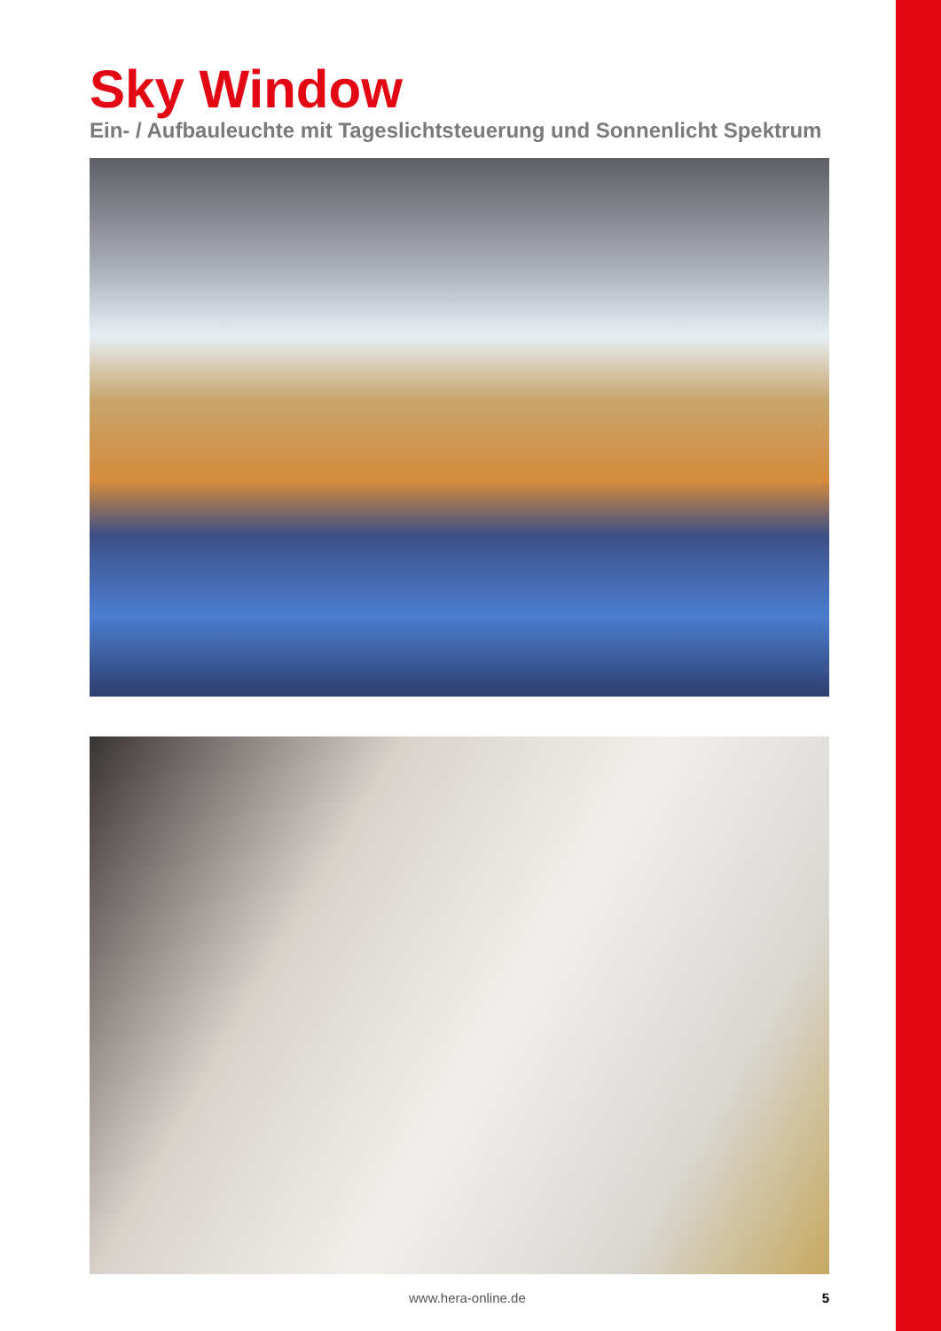Sky Window
Ein- / Aufbauleuchte mit Tageslichtsteuerung und Sonnenlicht Spektrum
www.hera-online.de 5